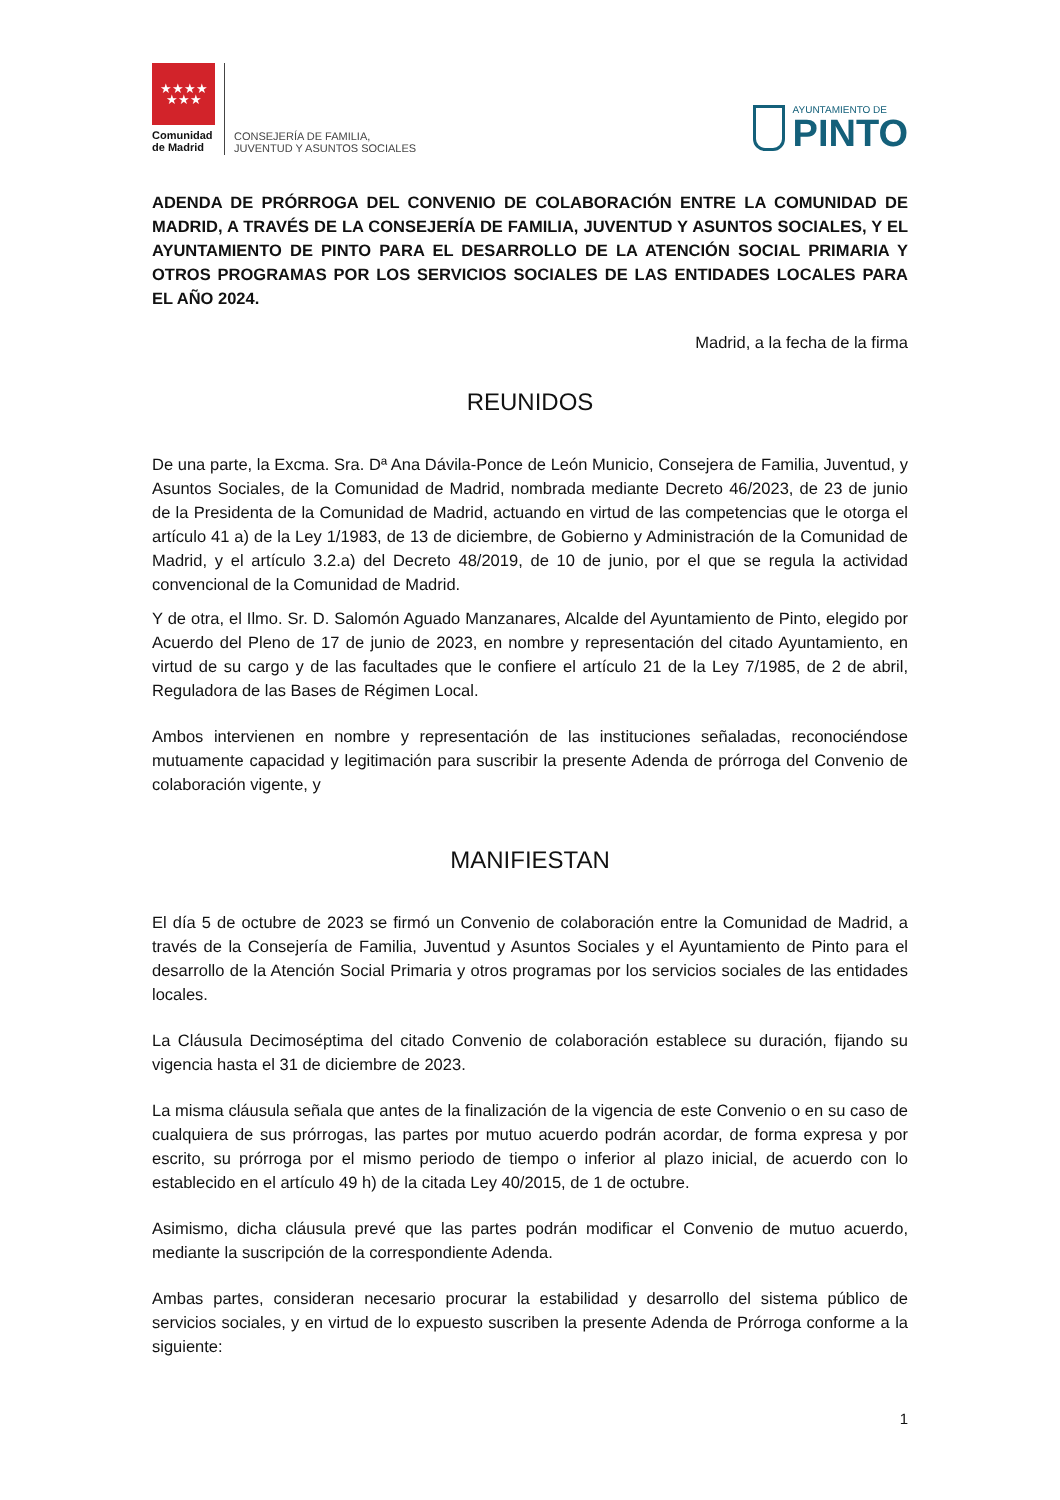★★★★
★★★
Comunidad
de Madrid
CONSEJERÍA DE FAMILIA,
JUVENTUD Y ASUNTOS SOCIALES
AYUNTAMIENTO DE
PINTO
ADENDA DE PRÓRROGA DEL CONVENIO DE COLABORACIÓN ENTRE LA COMUNIDAD DE MADRID, A TRAVÉS DE LA CONSEJERÍA DE FAMILIA, JUVENTUD Y ASUNTOS SOCIALES, Y EL AYUNTAMIENTO DE PINTO PARA EL DESARROLLO DE LA ATENCIÓN SOCIAL PRIMARIA Y OTROS PROGRAMAS POR LOS SERVICIOS SOCIALES DE LAS ENTIDADES LOCALES PARA EL AÑO 2024.
Madrid, a la fecha de la firma
REUNIDOS
De una parte, la Excma. Sra. Dª Ana Dávila-Ponce de León Municio, Consejera de Familia, Juventud, y Asuntos Sociales, de la Comunidad de Madrid, nombrada mediante Decreto 46/2023, de 23 de junio de la Presidenta de la Comunidad de Madrid, actuando en virtud de las competencias que le otorga el artículo 41 a) de la Ley 1/1983, de 13 de diciembre, de Gobierno y Administración de la Comunidad de Madrid, y el artículo 3.2.a) del Decreto 48/2019, de 10 de junio, por el que se regula la actividad convencional de la Comunidad de Madrid.
Y de otra, el Ilmo. Sr. D. Salomón Aguado Manzanares, Alcalde del Ayuntamiento de Pinto, elegido por Acuerdo del Pleno de 17 de junio de 2023, en nombre y representación del citado Ayuntamiento, en virtud de su cargo y de las facultades que le confiere el artículo 21 de la Ley 7/1985, de 2 de abril, Reguladora de las Bases de Régimen Local.
Ambos intervienen en nombre y representación de las instituciones señaladas, reconociéndose mutuamente capacidad y legitimación para suscribir la presente Adenda de prórroga del Convenio de colaboración vigente, y
MANIFIESTAN
El día 5 de octubre de 2023 se firmó un Convenio de colaboración entre la Comunidad de Madrid, a través de la Consejería de Familia, Juventud y Asuntos Sociales y el Ayuntamiento de Pinto para el desarrollo de la Atención Social Primaria y otros programas por los servicios sociales de las entidades locales.
La Cláusula Decimoséptima del citado Convenio de colaboración establece su duración, fijando su vigencia hasta el 31 de diciembre de 2023.
La misma cláusula señala que antes de la finalización de la vigencia de este Convenio o en su caso de cualquiera de sus prórrogas, las partes por mutuo acuerdo podrán acordar, de forma expresa y por escrito, su prórroga por el mismo periodo de tiempo o inferior al plazo inicial, de acuerdo con lo establecido en el artículo 49 h) de la citada Ley 40/2015, de 1 de octubre.
Asimismo, dicha cláusula prevé que las partes podrán modificar el Convenio de mutuo acuerdo, mediante la suscripción de la correspondiente Adenda.
Ambas partes, consideran necesario procurar la estabilidad y desarrollo del sistema público de servicios sociales, y en virtud de lo expuesto suscriben la presente Adenda de Prórroga conforme a la siguiente:
1